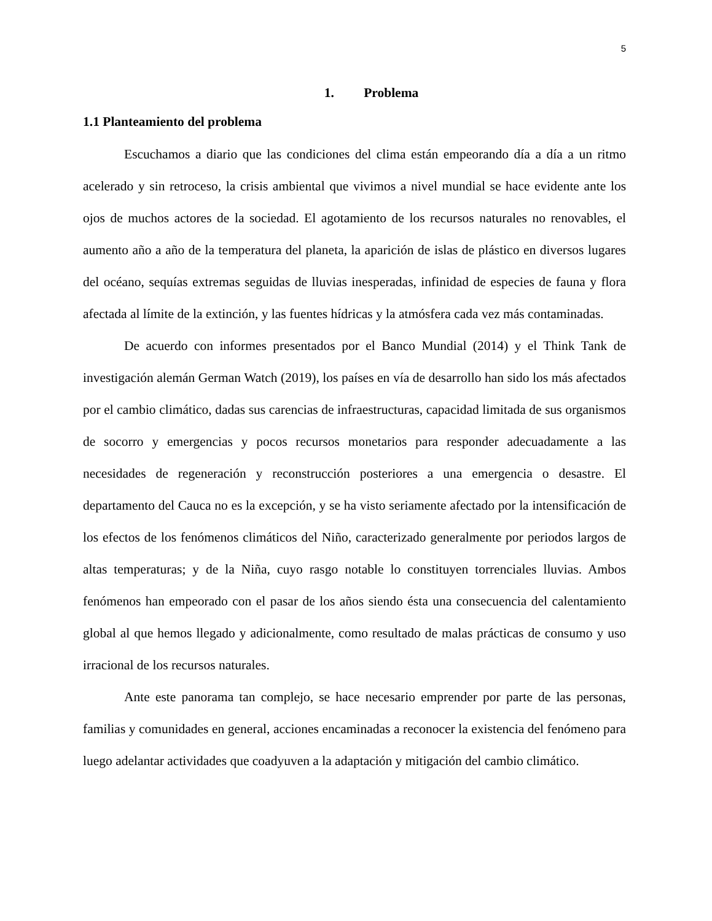5
1. Problema
1.1 Planteamiento del problema
Escuchamos a diario que las condiciones del clima están empeorando día a día a un ritmo acelerado y sin retroceso, la crisis ambiental que vivimos a nivel mundial se hace evidente ante los ojos de muchos actores de la sociedad. El agotamiento de los recursos naturales no renovables, el aumento año a año de la temperatura del planeta, la aparición de islas de plástico en diversos lugares del océano, sequías extremas seguidas de lluvias inesperadas, infinidad de especies de fauna y flora afectada al límite de la extinción, y las fuentes hídricas y la atmósfera cada vez más contaminadas.
De acuerdo con informes presentados por el Banco Mundial (2014) y el Think Tank de investigación alemán German Watch (2019), los países en vía de desarrollo han sido los más afectados por el cambio climático, dadas sus carencias de infraestructuras, capacidad limitada de sus organismos de socorro y emergencias y pocos recursos monetarios para responder adecuadamente a las necesidades de regeneración y reconstrucción posteriores a una emergencia o desastre. El departamento del Cauca no es la excepción, y se ha visto seriamente afectado por la intensificación de los efectos de los fenómenos climáticos del Niño, caracterizado generalmente por periodos largos de altas temperaturas; y de la Niña, cuyo rasgo notable lo constituyen torrenciales lluvias. Ambos fenómenos han empeorado con el pasar de los años siendo ésta una consecuencia del calentamiento global al que hemos llegado y adicionalmente, como resultado de malas prácticas de consumo y uso irracional de los recursos naturales.
Ante este panorama tan complejo, se hace necesario emprender por parte de las personas, familias y comunidades en general, acciones encaminadas a reconocer la existencia del fenómeno para luego adelantar actividades que coadyuven a la adaptación y mitigación del cambio climático.